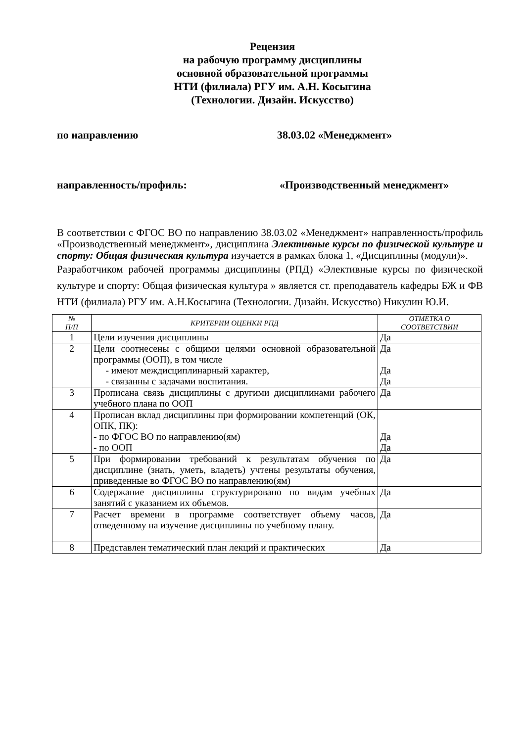Рецензия
на рабочую программу дисциплины
основной образовательной программы
НТИ (филиала) РГУ им. А.Н. Косыгина
(Технологии. Дизайн. Искусство)
по направлению 38.03.02 «Менеджмент»
направленность/профиль: «Производственный менеджмент»
В соответствии с ФГОС ВО по направлению 38.03.02 «Менеджмент» направленность/профиль «Производственный менеджмент», дисциплина Элективные курсы по физической культуре и спорту: Общая физическая культура изучается в рамках блока 1, «Дисциплины (модули)».
Разработчиком рабочей программы дисциплины (РПД) «Элективные курсы по физической культуре и спорту: Общая физическая культура » является ст. преподаватель кафедры БЖ и ФВ НТИ (филиала) РГУ им. А.Н.Косыгина (Технологии. Дизайн. Искусство) Никулин Ю.И.
| № П/П | КРИТЕРИИ ОЦЕНКИ РПД | ОТМЕТКА О СООТВЕТСТВИИ |
| --- | --- | --- |
| 1 | Цели изучения дисциплины | Да |
| 2 | Цели соотнесены с общими целями основной образовательной программы (ООП), в том числе - имеют междисциплинарный характер, - связанны с задачами воспитания. | Да Да Да |
| 3 | Прописана связь дисциплины с другими дисциплинами рабочего учебного плана по ООП | Да |
| 4 | Прописан вклад дисциплины при формировании компетенций (ОК, ОПК, ПК): - по ФГОС ВО по направлению(ям) - по ООП | Да Да |
| 5 | При формировании требований к результатам обучения по дисциплине (знать, уметь, владеть) учтены результаты обучения, приведенные во ФГОС ВО по направлению(ям) | Да |
| 6 | Содержание дисциплины структурировано по видам учебных занятий с указанием их объемов. | Да |
| 7 | Расчет времени в программе соответствует объему часов, отведенному на изучение дисциплины по учебному плану. | Да |
| 8 | Представлен тематический план лекций и практических | Да |